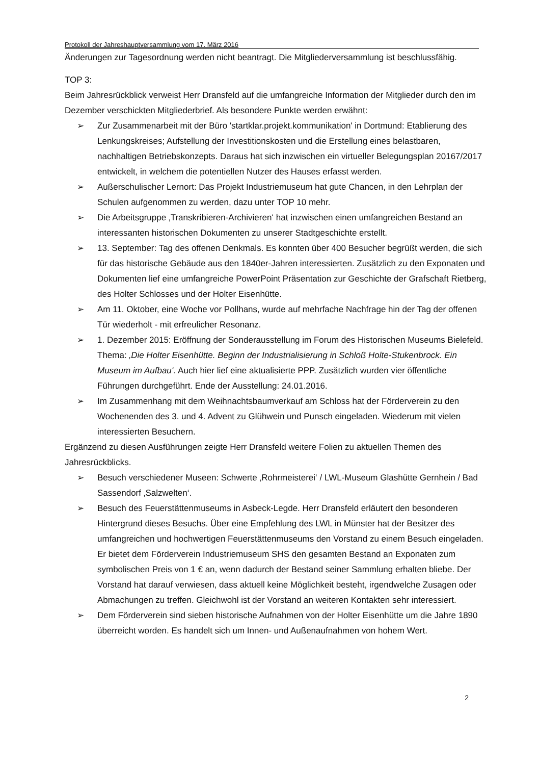Protokoll der Jahreshauptversammlung vom 17. März 2016
Änderungen zur Tagesordnung werden nicht beantragt. Die Mitgliederversammlung ist beschlussfähig.
TOP 3:
Beim Jahresrückblick verweist Herr Dransfeld auf die umfangreiche Information der Mitglieder durch den im Dezember verschickten Mitgliederbrief. Als besondere Punkte werden erwähnt:
➢ Zur Zusammenarbeit mit der Büro 'startklar.projekt.kommunikation' in Dortmund: Etablierung des Lenkungskreises; Aufstellung der Investitionskosten und die Erstellung eines belastbaren, nachhaltigen Betriebskonzepts. Daraus hat sich inzwischen ein virtueller Belegungsplan 20167/2017 entwickelt, in welchem die potentiellen Nutzer des Hauses erfasst werden.
➢ Außerschulischer Lernort: Das Projekt Industriemuseum hat gute Chancen, in den Lehrplan der Schulen aufgenommen zu werden, dazu unter TOP 10 mehr.
➢ Die Arbeitsgruppe ‚Transkribieren-Archivieren‘ hat inzwischen einen umfangreichen Bestand an interessanten historischen Dokumenten zu unserer Stadtgeschichte erstellt.
➢ 13. September: Tag des offenen Denkmals. Es konnten über 400 Besucher begrüßt werden, die sich für das historische Gebäude aus den 1840er-Jahren interessierten. Zusätzlich zu den Exponaten und Dokumenten lief eine umfangreiche PowerPoint Präsentation zur Geschichte der Grafschaft Rietberg, des Holter Schlosses und der Holter Eisenhütte.
➢ Am 11. Oktober, eine Woche vor Pollhans, wurde auf mehrfache Nachfrage hin der Tag der offenen Tür wiederholt - mit erfreulicher Resonanz.
➢ 1. Dezember 2015: Eröffnung der Sonderausstellung im Forum des Historischen Museums Bielefeld. Thema: ‚Die Holter Eisenhütte. Beginn der Industrialisierung in Schloß Holte-Stukenbrock. Ein Museum im Aufbau‘. Auch hier lief eine aktualisierte PPP. Zusätzlich wurden vier öffentliche Führungen durchgeführt. Ende der Ausstellung: 24.01.2016.
➢ Im Zusammenhang mit dem Weihnachtsbaumverkauf am Schloss hat der Förderverein zu den Wochenenden des 3. und 4. Advent zu Glühwein und Punsch eingeladen. Wiederum mit vielen interessierten Besuchern.
Ergänzend zu diesen Ausführungen zeigte Herr Dransfeld weitere Folien zu aktuellen Themen des Jahresrückblicks.
➢ Besuch verschiedener Museen: Schwerte ‚Rohrmeisterei‘ / LWL-Museum Glashütte Gernhein / Bad Sassendorf ‚Salzwelten‘.
➢ Besuch des Feuerstättenmuseums in Asbeck-Legde. Herr Dransfeld erläutert den besonderen Hintergrund dieses Besuchs. Über eine Empfehlung des LWL in Münster hat der Besitzer des umfangreichen und hochwertigen Feuerstättenmuseums den Vorstand zu einem Besuch eingeladen. Er bietet dem Förderverein Industriemuseum SHS den gesamten Bestand an Exponaten zum symbolischen Preis von 1 € an, wenn dadurch der Bestand seiner Sammlung erhalten bliebe. Der Vorstand hat darauf verwiesen, dass aktuell keine Möglichkeit besteht, irgendwelche Zusagen oder Abmachungen zu treffen. Gleichwohl ist der Vorstand an weiteren Kontakten sehr interessiert.
➢ Dem Förderverein sind sieben historische Aufnahmen von der Holter Eisenhütte um die Jahre 1890 überreicht worden. Es handelt sich um Innen- und Außenaufnahmen von hohem Wert.
2